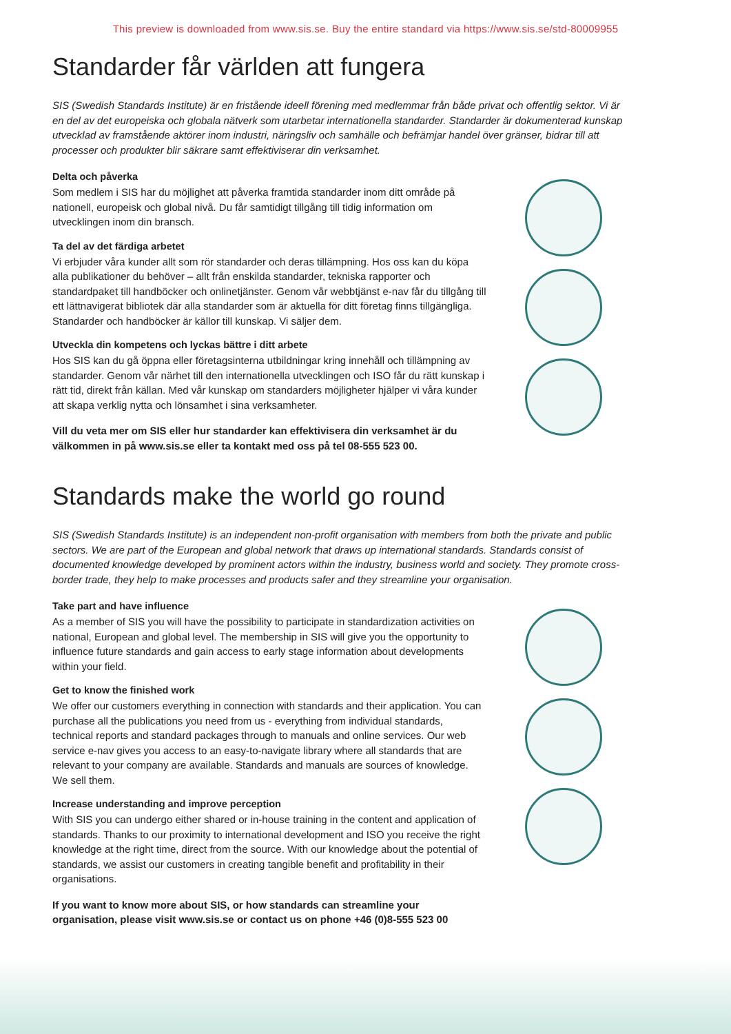This preview is downloaded from www.sis.se. Buy the entire standard via https://www.sis.se/std-80009955
Standarder får världen att fungera
SIS (Swedish Standards Institute) är en fristående ideell förening med medlemmar från både privat och offentlig sektor. Vi är en del av det europeiska och globala nätverk som utarbetar internationella standarder. Standarder är dokumenterad kunskap utvecklad av framstående aktörer inom industri, näringsliv och samhälle och befrämjar handel över gränser, bidrar till att processer och produkter blir säkrare samt effektiviserar din verksamhet.
Delta och påverka
Som medlem i SIS har du möjlighet att påverka framtida standarder inom ditt område på nationell, europeisk och global nivå. Du får samtidigt tillgång till tidig information om utvecklingen inom din bransch.
Ta del av det färdiga arbetet
Vi erbjuder våra kunder allt som rör standarder och deras tillämpning. Hos oss kan du köpa alla publikationer du behöver – allt från enskilda standarder, tekniska rapporter och standardpaket till handböcker och onlinetjänster. Genom vår webbtjänst e-nav får du tillgång till ett lättnavigerat bibliotek där alla standarder som är aktuella för ditt företag finns tillgängliga. Standarder och handböcker är källor till kunskap. Vi säljer dem.
Utveckla din kompetens och lyckas bättre i ditt arbete
Hos SIS kan du gå öppna eller företagsinterna utbildningar kring innehåll och tillämpning av standarder. Genom vår närhet till den internationella utvecklingen och ISO får du rätt kunskap i rätt tid, direkt från källan. Med vår kunskap om standarders möjligheter hjälper vi våra kunder att skapa verklig nytta och lönsamhet i sina verksamheter.
Vill du veta mer om SIS eller hur standarder kan effektivisera din verksamhet är du välkommen in på www.sis.se eller ta kontakt med oss på tel 08-555 523 00.
Standards make the world go round
SIS (Swedish Standards Institute) is an independent non-profit organisation with members from both the private and public sectors. We are part of the European and global network that draws up international standards. Standards consist of documented knowledge developed by prominent actors within the industry, business world and society. They promote cross-border trade, they help to make processes and products safer and they streamline your organisation.
Take part and have influence
As a member of SIS you will have the possibility to participate in standardization activities on national, European and global level. The membership in SIS will give you the opportunity to influence future standards and gain access to early stage information about developments within your field.
Get to know the finished work
We offer our customers everything in connection with standards and their application. You can purchase all the publications you need from us - everything from individual standards, technical reports and standard packages through to manuals and online services. Our web service e-nav gives you access to an easy-to-navigate library where all standards that are relevant to your company are available. Standards and manuals are sources of knowledge. We sell them.
Increase understanding and improve perception
With SIS you can undergo either shared or in-house training in the content and application of standards. Thanks to our proximity to international development and ISO you receive the right knowledge at the right time, direct from the source. With our knowledge about the potential of standards, we assist our customers in creating tangible benefit and profitability in their organisations.
If you want to know more about SIS, or how standards can streamline your organisation, please visit www.sis.se or contact us on phone +46 (0)8-555 523 00